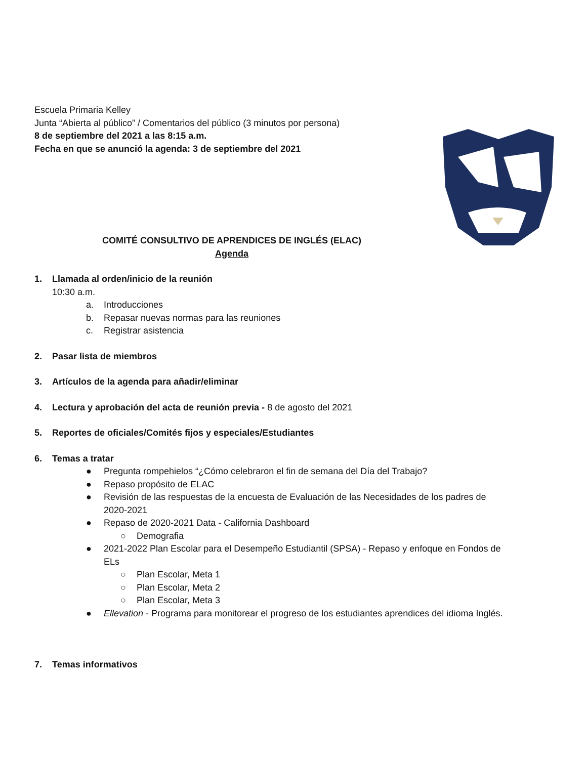Escuela Primaria Kelley
Junta “Abierta al público” / Comentarios del público (3 minutos por persona)
8 de septiembre del 2021 a las 8:15 a.m.
Fecha en que se anunció la agenda: 3 de septiembre del 2021
COMITÉ CONSULTIVO DE APRENDICES DE INGLÉS (ELAC)
Agenda
1. Llamada al orden/inicio de la reunión
10:30 a.m.
a. Introducciones
b. Repasar nuevas normas para las reuniones
c. Registrar asistencia
2. Pasar lista de miembros
3. Artículos de la agenda para añadir/eliminar
4. Lectura y aprobación del acta de reunión previa - 8 de agosto del 2021
5. Reportes de oficiales/Comités fijos y especiales/Estudiantes
6. Temas a tratar
● Pregunta rompehielos “¿Cómo celebraron el fin de semana del Día del Trabajo?
● Repaso propósito de ELAC
● Revisión de las respuestas de la encuesta de Evaluación de las Necesidades de los padres de 2020-2021
● Repaso de 2020-2021 Data - California Dashboard
○ Demografia
● 2021-2022 Plan Escolar para el Desempeño Estudiantil (SPSA) - Repaso y enfoque en Fondos de ELs
○ Plan Escolar, Meta 1
○ Plan Escolar, Meta 2
○ Plan Escolar, Meta 3
● Ellevation - Programa para monitorear el progreso de los estudiantes aprendices del idioma Inglés.
7. Temas informativos